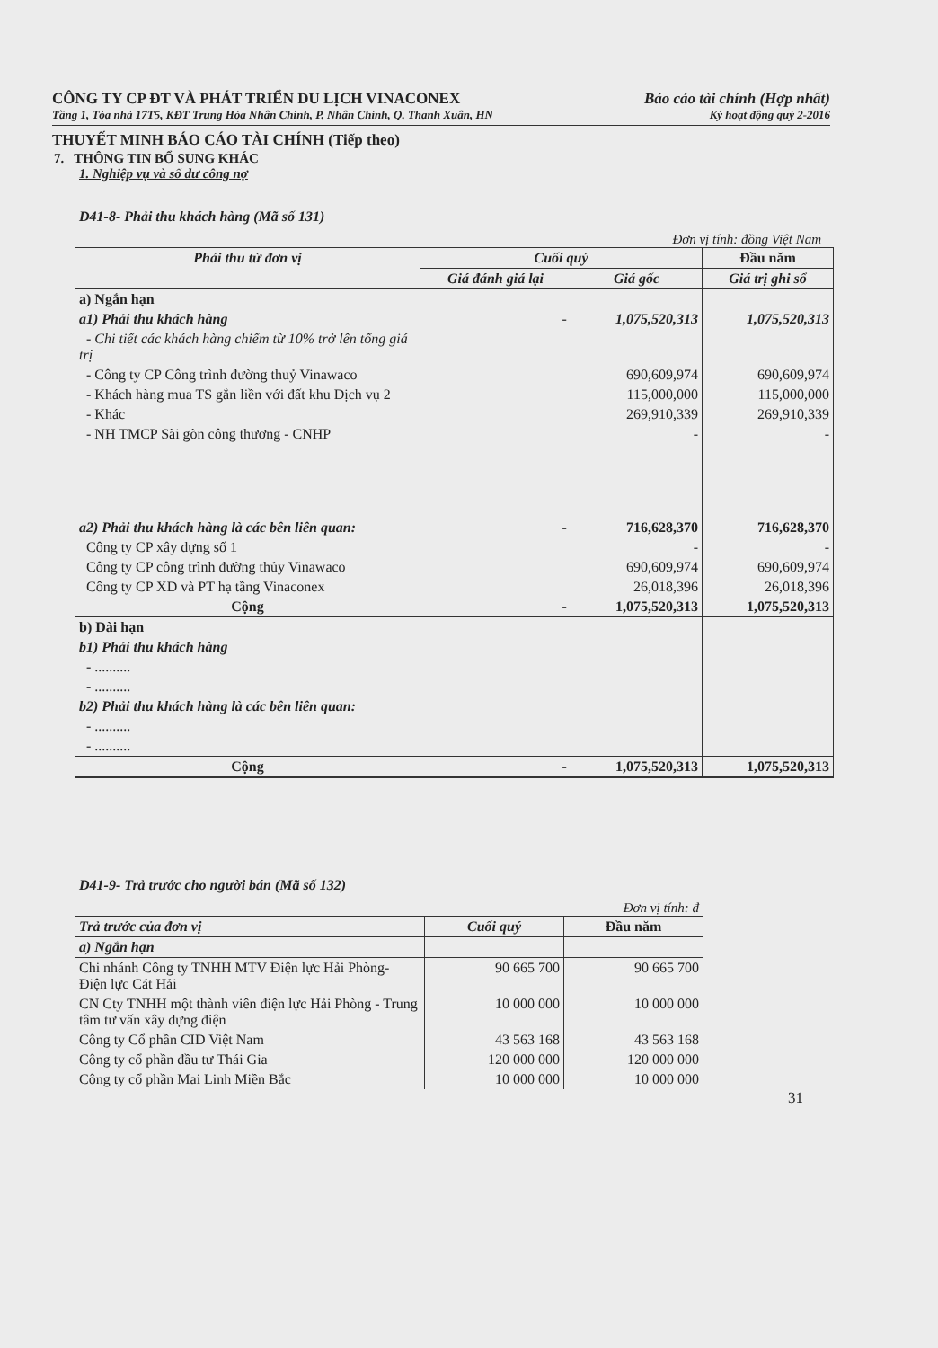CÔNG TY CP ĐT VÀ PHÁT TRIỂN DU LỊCH VINACONEX Báo cáo tài chính (Hợp nhất)
Tầng 1, Tòa nhà 17T5, KĐT Trung Hòa Nhân Chính, P. Nhân Chính, Q. Thanh Xuân, HN Kỳ hoạt động quý 2-2016
THUYẾT MINH BÁO CÁO TÀI CHÍNH (Tiếp theo)
7. THÔNG TIN BỔ SUNG KHÁC
1. Nghiệp vụ và số dư công nợ
D41-8- Phải thu khách hàng (Mã số 131)
Đơn vị tính: đồng Việt Nam
| Phải thu từ đơn vị | Cuối quý | | Đầu năm |
| --- | --- | --- | --- |
| | Giá đánh giá lại | Giá gốc | Giá trị ghi sổ |
| a) Ngắn hạn | | | |
| a1) Phải thu khách hàng | - | 1,075,520,313 | 1,075,520,313 |
| - Chi tiết các khách hàng chiếm từ 10% trở lên tổng giá trị | | | |
| - Công ty CP Công trình đường thuỷ Vinawaco | | 690,609,974 | 690,609,974 |
| - Khách hàng mua TS gắn liền với đất khu Dịch vụ 2 | | 115,000,000 | 115,000,000 |
| - Khác | | 269,910,339 | 269,910,339 |
| - NH TMCP Sài gòn công thương - CNHP | | - | - |
| a2) Phải thu khách hàng là các bên liên quan: | - | 716,628,370 | 716,628,370 |
| Công ty CP xây dựng số 1 | | - | - |
| Công ty CP công trình đường thủy Vinawaco | | 690,609,974 | 690,609,974 |
| Công ty CP XD và PT hạ tầng Vinaconex | | 26,018,396 | 26,018,396 |
| Cộng | - | 1,075,520,313 | 1,075,520,313 |
| b) Dài hạn | | | |
| b1) Phải thu khách hàng | | | |
| - .......... | | | |
| - .......... | | | |
| b2) Phải thu khách hàng là các bên liên quan: | | | |
| - .......... | | | |
| - .......... | | | |
| Cộng | - | 1,075,520,313 | 1,075,520,313 |
D41-9- Trả trước cho người bán (Mã số 132)
Đơn vị tính: đ
| Trả trước của đơn vị | Cuối quý | Đầu năm |
| --- | --- | --- |
| a) Ngắn hạn | | |
| Chi nhánh Công ty TNHH MTV Điện lực Hải Phòng- Điện lực Cát Hải | 90 665 700 | 90 665 700 |
| CN Cty TNHH một thành viên điện lực Hải Phòng - Trung tâm tư vấn xây dựng điện | 10 000 000 | 10 000 000 |
| Công ty Cổ phần CID Việt Nam | 43 563 168 | 43 563 168 |
| Công ty cổ phần đầu tư Thái Gia | 120 000 000 | 120 000 000 |
| Công ty cổ phần Mai Linh Miền Bắc | 10 000 000 | 10 000 000 |
31